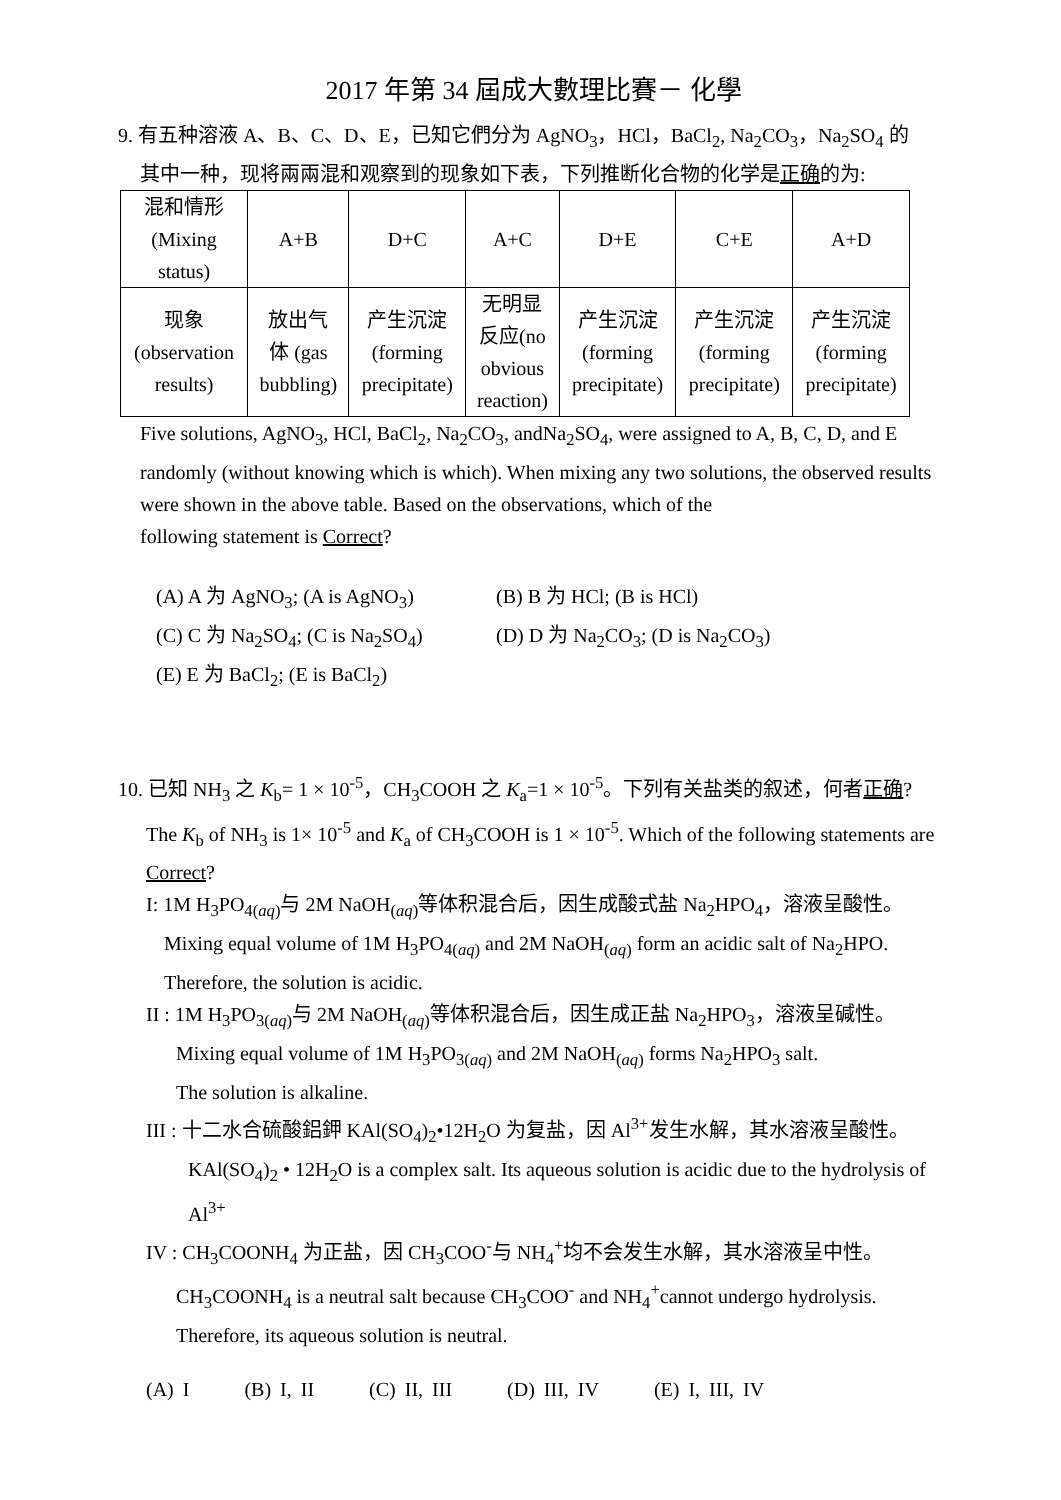2017 年第 34 屆成大數理比賽－ 化學
9. 有五种溶液 A、B、C、D、E，已知它們分为 AgNO<sub>3</sub>，HCl，BaCl<sub>2</sub>, Na<sub>2</sub>CO<sub>3</sub>，Na<sub>2</sub>SO<sub>4</sub> 的
其中一种，现将兩兩混和观察到的现象如下表，下列推断化合物的化学是正确的为:
| 混和情形 (Mixing status) | A+B | D+C | A+C | D+E | C+E | A+D |
| 现象 (observation results) | 放出气 体 (gas bubbling) | 产生沉淀 (forming precipitate) | 无明显 反应(no obvious reaction) | 产生沉淀 (forming precipitate) | 产生沉淀 (forming precipitate) | 产生沉淀 (forming precipitate) |
Five solutions, AgNO<sub>3</sub>, HCl, BaCl<sub>2</sub>, Na<sub>2</sub>CO<sub>3</sub>, andNa<sub>2</sub>SO<sub>4</sub>, were assigned to A, B, C, D, and E randomly (without knowing which is which). When mixing any two solutions, the observed results were shown in the above table. Based on the observations, which of the
following statement is Correct?
(A) A 为 AgNO<sub>3</sub>; (A is AgNO<sub>3</sub>)
(B) B 为 HCl; (B is HCl)
(C) C 为 Na<sub>2</sub>SO<sub>4</sub>; (C is Na<sub>2</sub>SO<sub>4</sub>)
(D) D 为 Na<sub>2</sub>CO<sub>3</sub>; (D is Na<sub>2</sub>CO<sub>3</sub>)
(E) E 为 BaCl<sub>2</sub>; (E is BaCl<sub>2</sub>)
10. 已知 NH<sub>3</sub> 之 K<sub>b</sub>= 1 × 10<sup>-5</sup>，CH<sub>3</sub>COOH 之 K<sub>a</sub>=1 × 10<sup>-5</sup>。下列有关盐类的叙述，何者正确?
The K<sub>b</sub> of NH<sub>3</sub> is 1× 10<sup>-5</sup> and K<sub>a</sub> of CH<sub>3</sub>COOH is 1 × 10<sup>-5</sup>. Which of the following statements are Correct?
I: 1M H<sub>3</sub>PO<sub>4(aq)</sub>与 2M NaOH<sub>(aq)</sub>等体积混合后，因生成酸式盐 Na<sub>2</sub>HPO<sub>4</sub>，溶液呈酸性。
Mixing equal volume of 1M H<sub>3</sub>PO<sub>4(aq)</sub> and 2M NaOH<sub>(aq)</sub> form an acidic salt of Na<sub>2</sub>HPO. Therefore, the solution is acidic.
II : 1M H<sub>3</sub>PO<sub>3(aq)</sub>与 2M NaOH<sub>(aq)</sub>等体积混合后，因生成正盐 Na<sub>2</sub>HPO<sub>3</sub>，溶液呈碱性。
Mixing equal volume of 1M H<sub>3</sub>PO<sub>3(aq)</sub> and 2M NaOH<sub>(aq)</sub> forms Na<sub>2</sub>HPO<sub>3</sub> salt.
The solution is alkaline.
III : 十二水合硫酸鋁鉀 KAl(SO<sub>4</sub>)<sub>2</sub>•12H<sub>2</sub>O 为复盐，因 Al<sup>3+</sup>发生水解，其水溶液呈酸性。
KAl(SO<sub>4</sub>)<sub>2</sub> • 12H<sub>2</sub>O is a complex salt. Its aqueous solution is acidic due to the hydrolysis of Al<sup>3+</sup>
IV : CH<sub>3</sub>COONH<sub>4</sub> 为正盐，因 CH<sub>3</sub>COO<sup>-</sup>与 NH<sub>4</sub><sup>+</sup>均不会发生水解，其水溶液呈中性。
CH<sub>3</sub>COONH<sub>4</sub> is a neutral salt because CH<sub>3</sub>COO<sup>-</sup> and NH<sub>4</sub><sup>+</sup>cannot undergo hydrolysis. Therefore, its aqueous solution is neutral.
(A) I (B) I, II (C) II, III (D) III, IV (E) I, III, IV